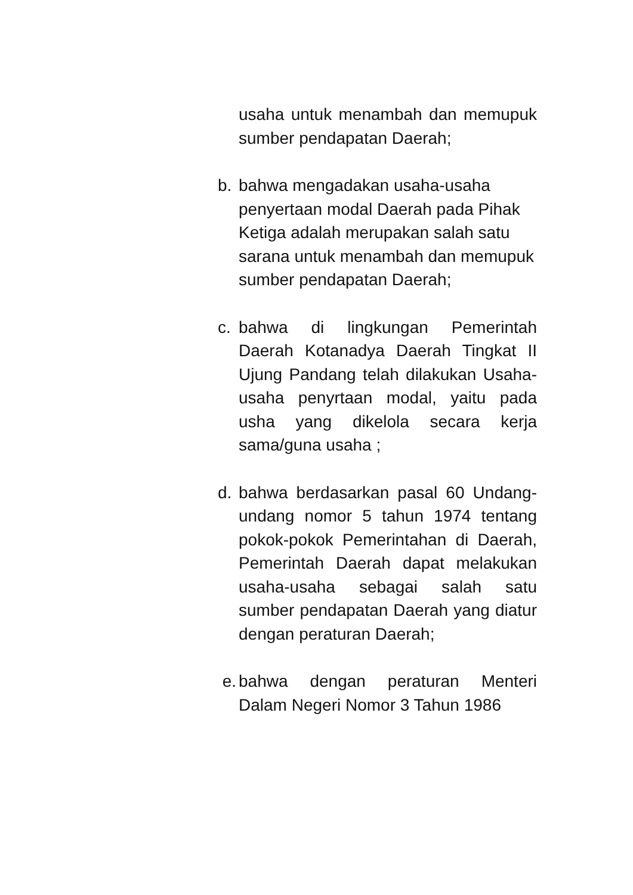usaha untuk menambah dan memupuk sumber pendapatan Daerah;
b. bahwa mengadakan usaha-usaha penyertaan modal Daerah pada Pihak Ketiga adalah merupakan salah satu sarana untuk menambah dan memupuk sumber pendapatan Daerah;
c. bahwa di lingkungan Pemerintah Daerah Kotanadya Daerah Tingkat II Ujung Pandang telah dilakukan Usaha-usaha penyrtaan modal, yaitu pada usha yang dikelola secara kerja sama/guna usaha ;
d. bahwa berdasarkan pasal 60 Undang-undang nomor 5 tahun 1974 tentang pokok-pokok Pemerintahan di Daerah, Pemerintah Daerah dapat melakukan usaha-usaha sebagai salah satu sumber pendapatan Daerah yang diatur dengan peraturan Daerah;
e. bahwa dengan peraturan Menteri Dalam Negeri Nomor 3 Tahun 1986